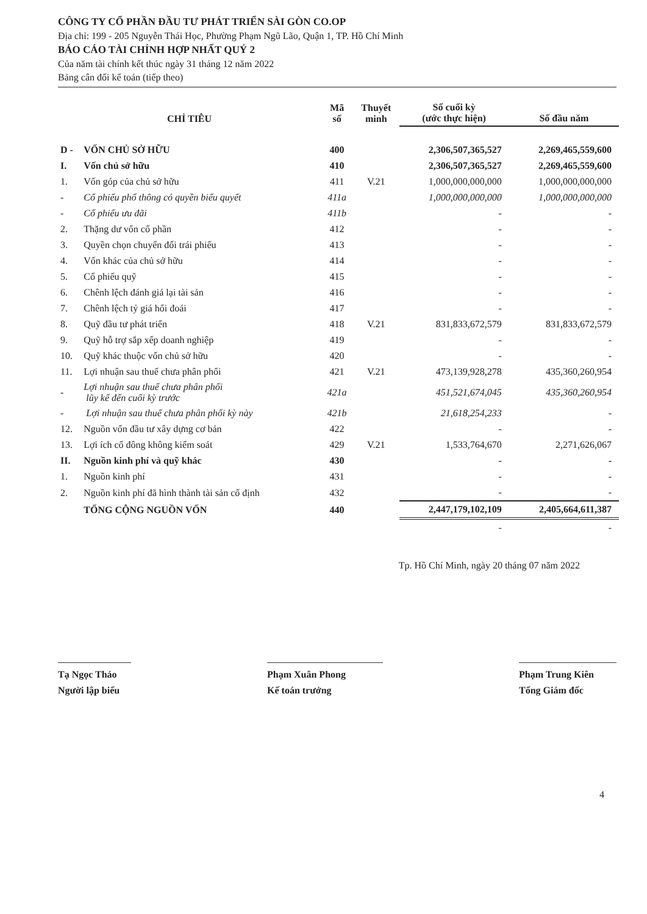CÔNG TY CỔ PHẦN ĐẦU TƯ PHÁT TRIỂN SÀI GÒN CO.OP
Địa chỉ: 199 - 205 Nguyễn Thái Học, Phường Phạm Ngũ Lão, Quận 1, TP. Hồ Chí Minh
BÁO CÁO TÀI CHÍNH HỢP NHẤT QUÝ 2
Của năm tài chính kết thúc ngày 31 tháng 12 năm 2022
Bảng cân đối kế toán (tiếp theo)
| CHỈ TIÊU | | Mã số | Thuyết minh | Số cuối kỳ (ước thực hiện) | Số đầu năm |
| --- | --- | --- | --- | --- | --- |
| D - | VỐN CHỦ SỞ HỮU | 400 | | 2,306,507,365,527 | 2,269,465,559,600 |
| I. | Vốn chủ sở hữu | 410 | | 2,306,507,365,527 | 2,269,465,559,600 |
| 1. | Vốn góp của chủ sở hữu | 411 | V.21 | 1,000,000,000,000 | 1,000,000,000,000 |
| - | Cổ phiếu phổ thông có quyền biểu quyết | 411a | | 1,000,000,000,000 | 1,000,000,000,000 |
| - | Cổ phiếu ưu đãi | 411b | | - | - |
| 2. | Thặng dư vốn cổ phần | 412 | | - | - |
| 3. | Quyền chọn chuyển đổi trái phiếu | 413 | | - | - |
| 4. | Vốn khác của chủ sở hữu | 414 | | - | - |
| 5. | Cổ phiếu quỹ | 415 | | - | - |
| 6. | Chênh lệch đánh giá lại tài sản | 416 | | - | - |
| 7. | Chênh lệch tỷ giá hối đoái | 417 | | - | - |
| 8. | Quỹ đầu tư phát triển | 418 | V.21 | 831,833,672,579 | 831,833,672,579 |
| 9. | Quỹ hỗ trợ sắp xếp doanh nghiệp | 419 | | - | - |
| 10. | Quỹ khác thuộc vốn chủ sở hữu | 420 | | - | - |
| 11. | Lợi nhuận sau thuế chưa phân phối | 421 | V.21 | 473,139,928,278 | 435,360,260,954 |
| - | Lợi nhuận sau thuế chưa phân phối lũy kế đến cuối kỳ trước | 421a | | 451,521,674,045 | 435,360,260,954 |
| - | Lợi nhuận sau thuế chưa phân phối kỳ này | 421b | | 21,618,254,233 | - |
| 12. | Nguồn vốn đầu tư xây dựng cơ bản | 422 | | - | - |
| 13. | Lợi ích cổ đông không kiểm soát | 429 | V.21 | 1,533,764,670 | 2,271,626,067 |
| II. | Nguồn kinh phí và quỹ khác | 430 | | - | - |
| 1. | Nguồn kinh phí | 431 | | - | - |
| 2. | Nguồn kinh phí đã hình thành tài sản cố định | 432 | | - | - |
| | TỔNG CỘNG NGUỒN VỐN | 440 | | 2,447,179,102,109 | 2,405,664,611,387 |
| | | | | - | - |
Tp. Hồ Chí Minh, ngày 20 tháng 07 năm 2022
Tạ Ngọc Thảo
Người lập biểu
Phạm Xuân Phong
Kế toán trưởng
Phạm Trung Kiên
Tổng Giám đốc
4